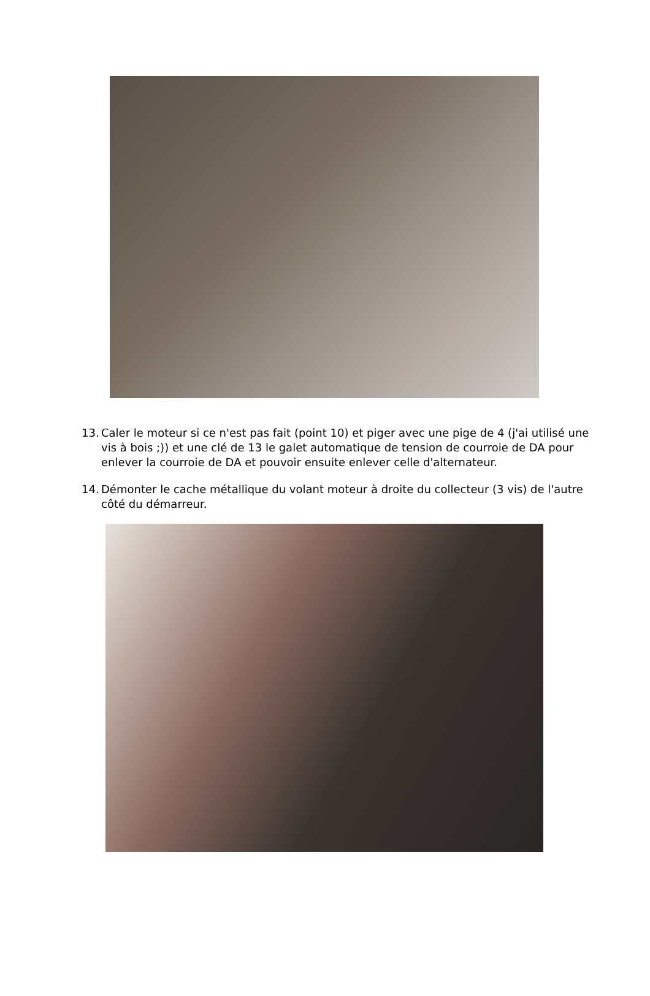13. Caler le moteur si ce n'est pas fait (point 10) et piger avec une pige de 4 (j'ai utilisé une vis à bois ;)) et une clé de 13 le galet automatique de tension de courroie de DA pour enlever la courroie de DA et pouvoir ensuite enlever celle d'alternateur.
14. Démonter le cache métallique du volant moteur à droite du collecteur (3 vis) de l'autre côté du démarreur.